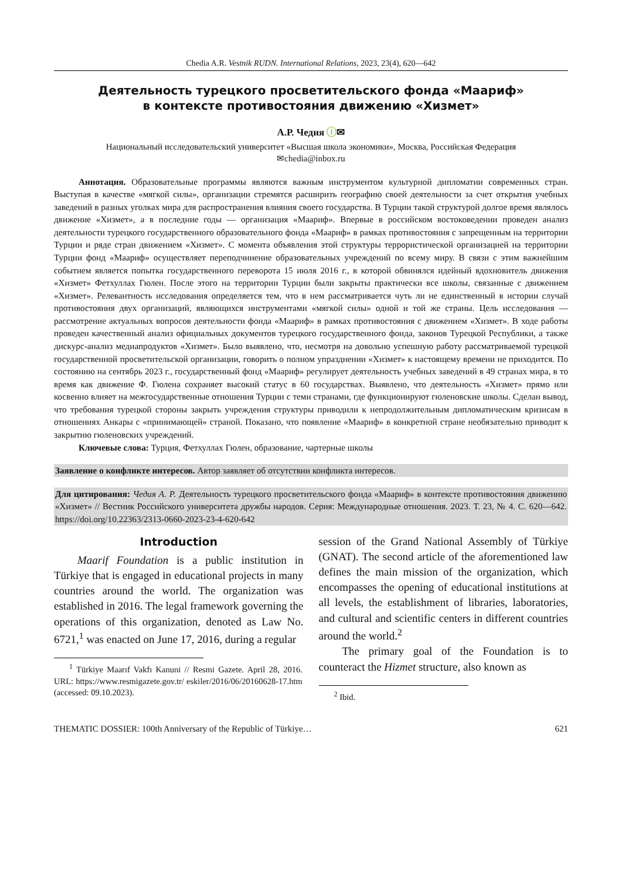Chedia A.R. Vestnik RUDN. International Relations, 2023, 23(4), 620—642
Деятельность турецкого просветительского фонда «Маариф»
в контексте противостояния движению «Хизмет»
А.Р. Чедия ⓘ✉
Национальный исследовательский университет «Высшая школа экономики», Москва, Российская Федерация
✉chedia@inbox.ru
Аннотация. Образовательные программы являются важным инструментом культурной дипломатии современных стран. Выступая в качестве «мягкой силы», организации стремятся расширить географию своей деятельности за счет открытия учебных заведений в разных уголках мира для распространения влияния своего государства. В Турции такой структурой долгое время являлось движение «Хизмет», а в последние годы — организация «Маариф». Впервые в российском востоковедении проведен анализ деятельности турецкого государственного образовательного фонда «Маариф» в рамках противостояния с запрещенным на территории Турции и ряде стран движением «Хизмет». С момента объявления этой структуры террористической организацией на территории Турции фонд «Маариф» осуществляет переподчинение образовательных учреждений по всему миру. В связи с этим важнейшим событием является попытка государственного переворота 15 июля 2016 г., в которой обвинялся идейный вдохновитель движения «Хизмет» Фетхуллах Гюлен. После этого на территории Турции были закрыты практически все школы, связанные с движением «Хизмет». Релевантность исследования определяется тем, что в нем рассматривается чуть ли не единственный в истории случай противостояния двух организаций, являющихся инструментами «мягкой силы» одной и той же страны. Цель исследования — рассмотрение актуальных вопросов деятельности фонда «Маариф» в рамках противостояния с движением «Хизмет». В ходе работы проведен качественный анализ официальных документов турецкого государственного фонда, законов Турецкой Республики, а также дискурс-анализ медиапродуктов «Хизмет». Было выявлено, что, несмотря на довольно успешную работу рассматриваемой турецкой государственной просветительской организации, говорить о полном упразднении «Хизмет» к настоящему времени не приходится. По состоянию на сентябрь 2023 г., государственный фонд «Маариф» регулирует деятельность учебных заведений в 49 странах мира, в то время как движение Ф. Гюлена сохраняет высокий статус в 60 государствах. Выявлено, что деятельность «Хизмет» прямо или косвенно влияет на межгосударственные отношения Турции с теми странами, где функционируют гюленовские школы. Сделан вывод, что требования турецкой стороны закрыть учреждения структуры приводили к непродолжительным дипломатическим кризисам в отношениях Анкары с «принимающей» страной. Показано, что появление «Маариф» в конкретной стране необязательно приводит к закрытию гюленовских учреждений.
Ключевые слова: Турция, Фетхуллах Гюлен, образование, чартерные школы
Заявление о конфликте интересов. Автор заявляет об отсутствии конфликта интересов.
Для цитирования: Чедия А. Р. Деятельность турецкого просветительского фонда «Маариф» в контексте противостояния движению «Хизмет» // Вестник Российского университета дружбы народов. Серия: Международные отношения. 2023. Т. 23, № 4. С. 620—642. https://doi.org/10.22363/2313-0660-2023-23-4-620-642
Introduction
Maarif Foundation is a public institution in Türkiye that is engaged in educational projects in many countries around the world. The organization was established in 2016. The legal framework governing the operations of this organization, denoted as Law No. 6721,<sup>1</sup> was enacted on June 17, 2016, during a regular
<sup>1</sup> Türkiye Maarıf Vakfı Kanuni // Resmi Gazete. April 28, 2016. URL: https://www.resmigazete.gov.tr/ eskiler/2016/06/20160628-17.htm (accessed: 09.10.2023).
session of the Grand National Assembly of Türkiye (GNAT). The second article of the aforementioned law defines the main mission of the organization, which encompasses the opening of educational institutions at all levels, the establishment of libraries, laboratories, and cultural and scientific centers in different countries around the world.<sup>2</sup>
The primary goal of the Foundation is to counteract the Hizmet structure, also known as
<sup>2</sup> Ibid.
THEMATIC DOSSIER: 100th Anniversary of the Republic of Türkiye… 621